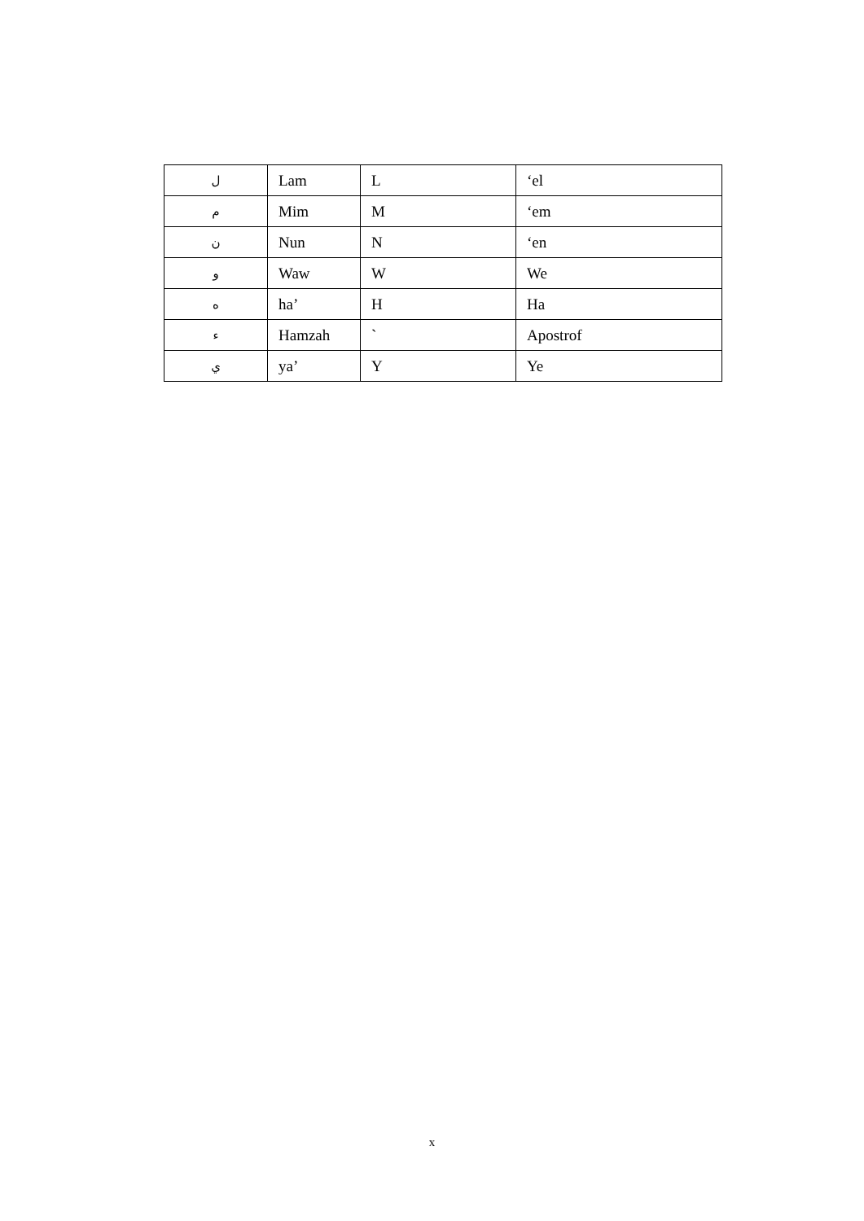| ل | Lam | L | ‘el |
| م | Mim | M | ‘em |
| ن | Nun | N | ‘en |
| و | Waw | W | We |
| ه | ha’ | H | Ha |
| ء | Hamzah | ` | Apostrof |
| ي | ya’ | Y | Ye |
x